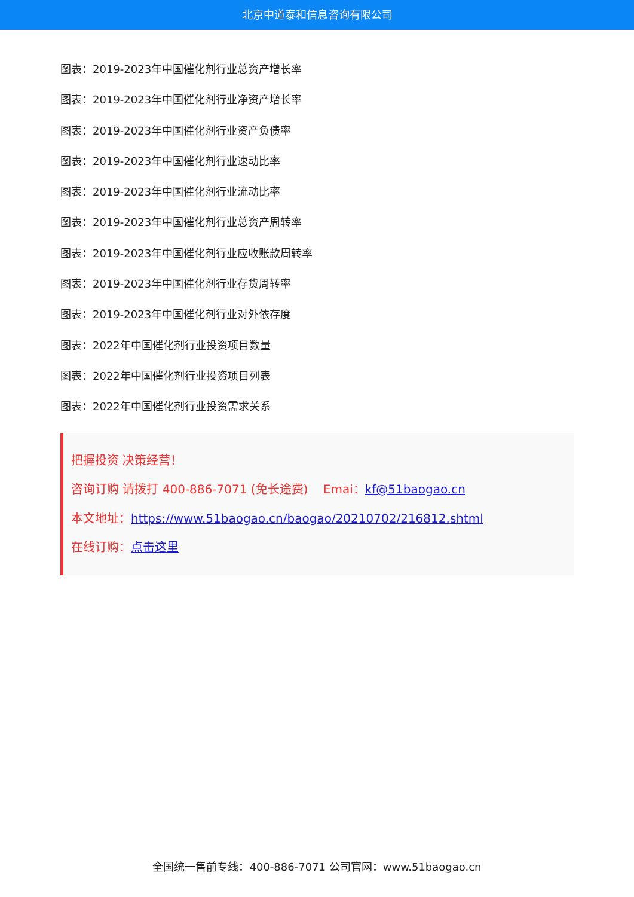北京中道泰和信息咨询有限公司
图表：2019-2023年中国催化剂行业总资产增长率
图表：2019-2023年中国催化剂行业净资产增长率
图表：2019-2023年中国催化剂行业资产负债率
图表：2019-2023年中国催化剂行业速动比率
图表：2019-2023年中国催化剂行业流动比率
图表：2019-2023年中国催化剂行业总资产周转率
图表：2019-2023年中国催化剂行业应收账款周转率
图表：2019-2023年中国催化剂行业存货周转率
图表：2019-2023年中国催化剂行业对外依存度
图表：2022年中国催化剂行业投资项目数量
图表：2022年中国催化剂行业投资项目列表
图表：2022年中国催化剂行业投资需求关系
把握投资 决策经营！
咨询订购 请拨打 400-886-7071 (免长途费) Emai：kf@51baogao.cn
本文地址：https://www.51baogao.cn/baogao/20210702/216812.shtml
在线订购：点击这里
全国统一售前专线：400-886-7071 公司官网：www.51baogao.cn